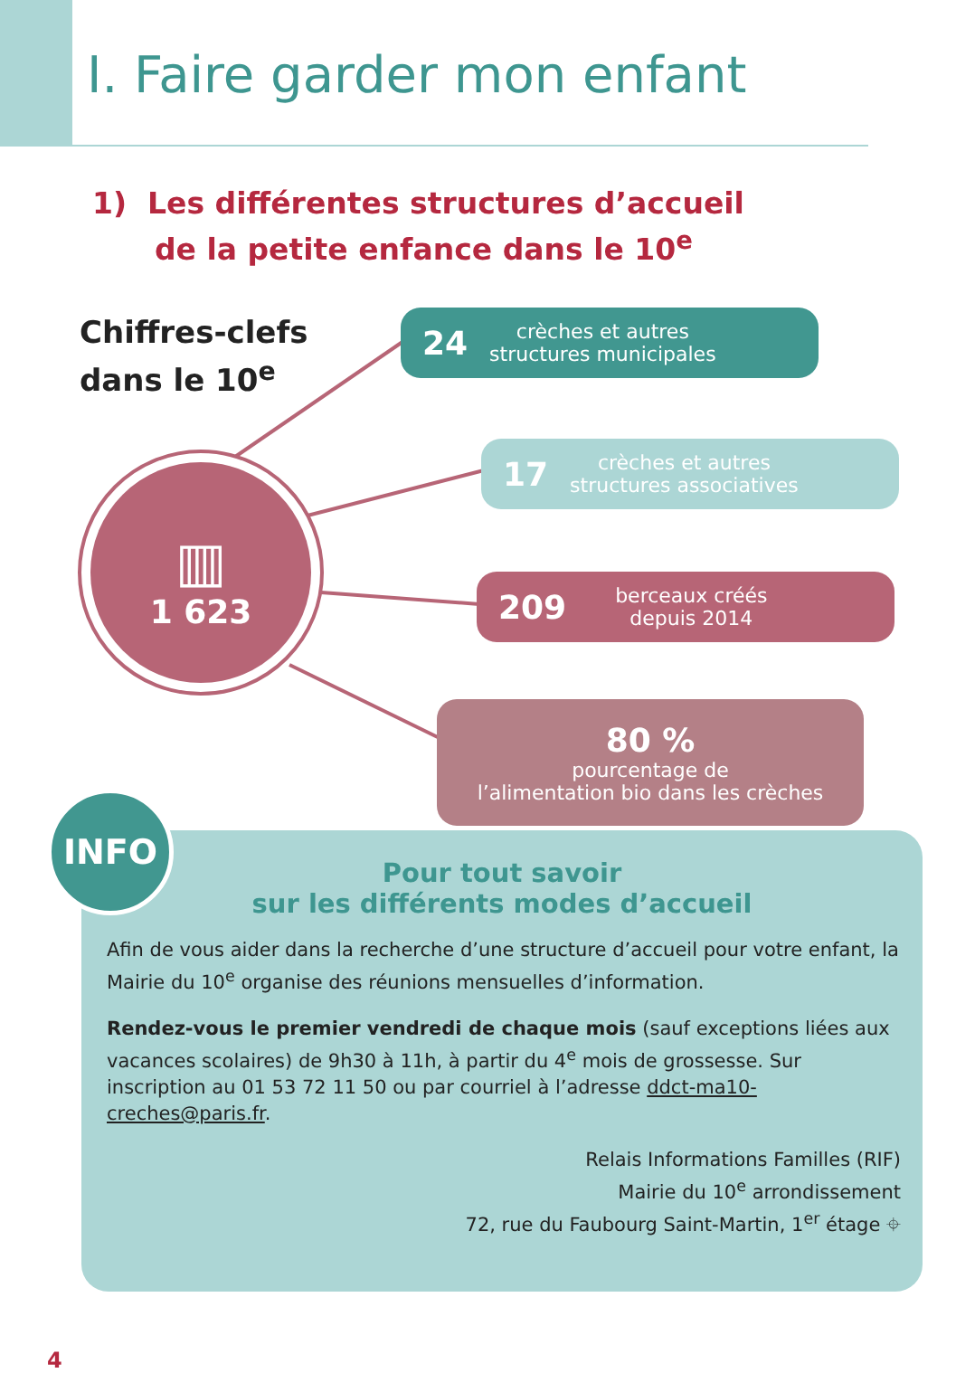I. Faire garder mon enfant
1) Les différentes structures d’accueil
de la petite enfance dans le 10<sup>e</sup>
Chiffres-clefs
dans le 10<sup>e</sup>
▥
1 623
24 crèches et autres
structures municipales
17 crèches et autres
structures associatives
209 berceaux créés
depuis 2014
80 %
pourcentage de
l’alimentation bio dans les crèches
Pour tout savoir
sur les différents modes d’accueil
Afin de vous aider dans la recherche d’une structure d’accueil pour votre enfant, la Mairie du 10<sup>e</sup> organise des réunions mensuelles d’information.
Rendez-vous le premier vendredi de chaque mois (sauf exceptions liées aux vacances scolaires) de 9h30 à 11h, à partir du 4<sup>e</sup> mois de grossesse. Sur inscription au 01 53 72 11 50 ou par courriel à l’adresse ddct-ma10-creches@paris.fr.
Relais Informations Familles (RIF)
Mairie du 10<sup>e</sup> arrondissement
72, rue du Faubourg Saint-Martin, 1<sup>er</sup> étage ⌖
INFO
4